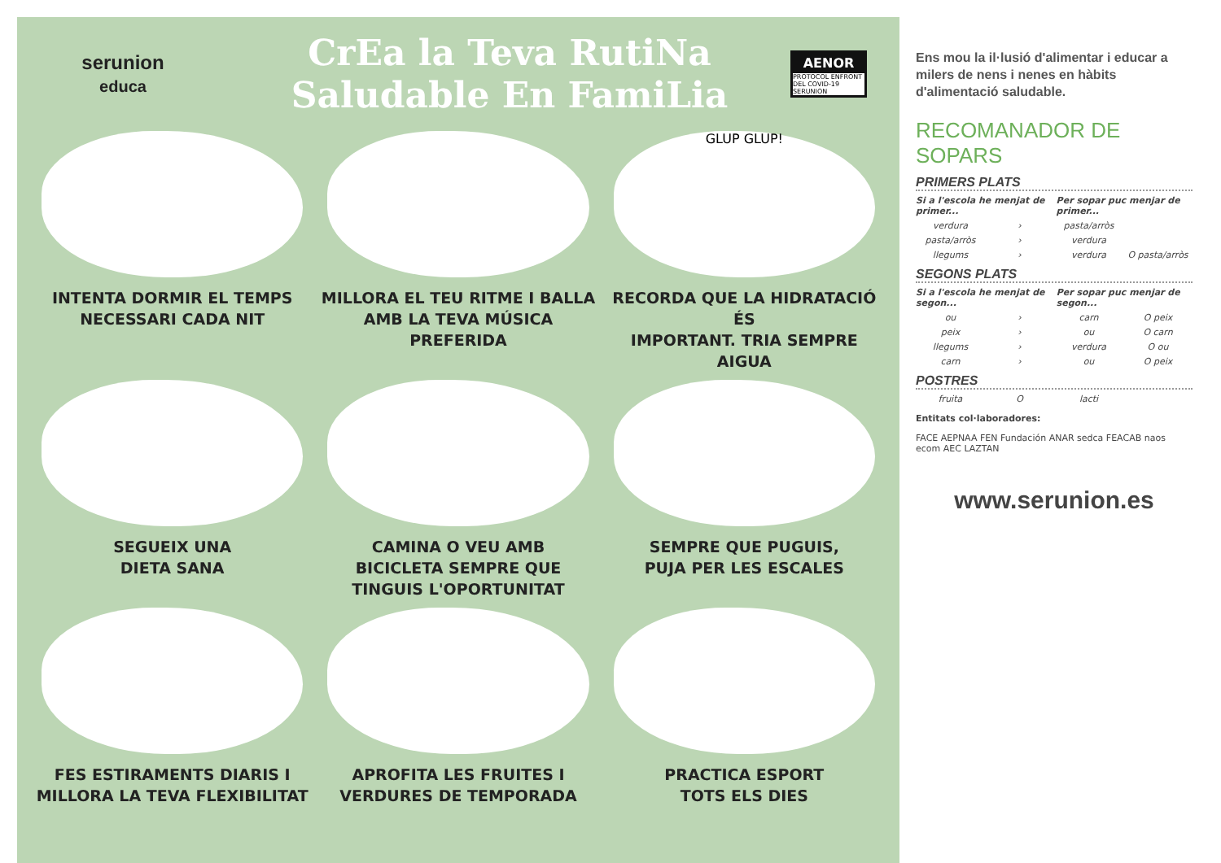serunion
educa
CrEa la Teva RutiNa
Saludable En FamiLia
AENOR
PROTOCOL ENFRONT DEL COVID-19
SERUNION
INTENTA DORMIR EL TEMPS
NECESSARI CADA NIT
MILLORA EL TEU RITME I BALLA
AMB LA TEVA MÚSICA PREFERIDA
GLUP GLUP!
RECORDA QUE LA HIDRATACIÓ ÉS
IMPORTANT. TRIA SEMPRE AIGUA
SEGUEIX UNA
DIETA SANA
CAMINA O VEU AMB
BICICLETA SEMPRE QUE
TINGUIS L'OPORTUNITAT
SEMPRE QUE PUGUIS,
PUJA PER LES ESCALES
FES ESTIRAMENTS DIARIS I
MILLORA LA TEVA FLEXIBILITAT
APROFITA LES FRUITES I
VERDURES DE TEMPORADA
PRACTICA ESPORT
TOTS ELS DIES
Ens mou la il·lusió d'alimentar i educar a milers de nens i nenes en hàbits d'alimentació saludable.
RECOMANADOR DE SOPARS
PRIMERS PLATS
Si a l'escola he menjat de primer... Per sopar puc menjar de primer...
verdura › pasta/arròs
pasta/arròs › verdura
llegums › verdura O pasta/arròs
SEGONS PLATS
Si a l'escola he menjat de segon... Per sopar puc menjar de segon...
ou › carn O peix
peix › ou O carn
llegums › verdura O ou
carn › ou O peix
POSTRES
fruita O lacti
Entitats col·laboradores:
FACE AEPNAA FEN Fundación ANAR sedca FEACAB naos ecom AEC LAZTAN
www.serunion.es